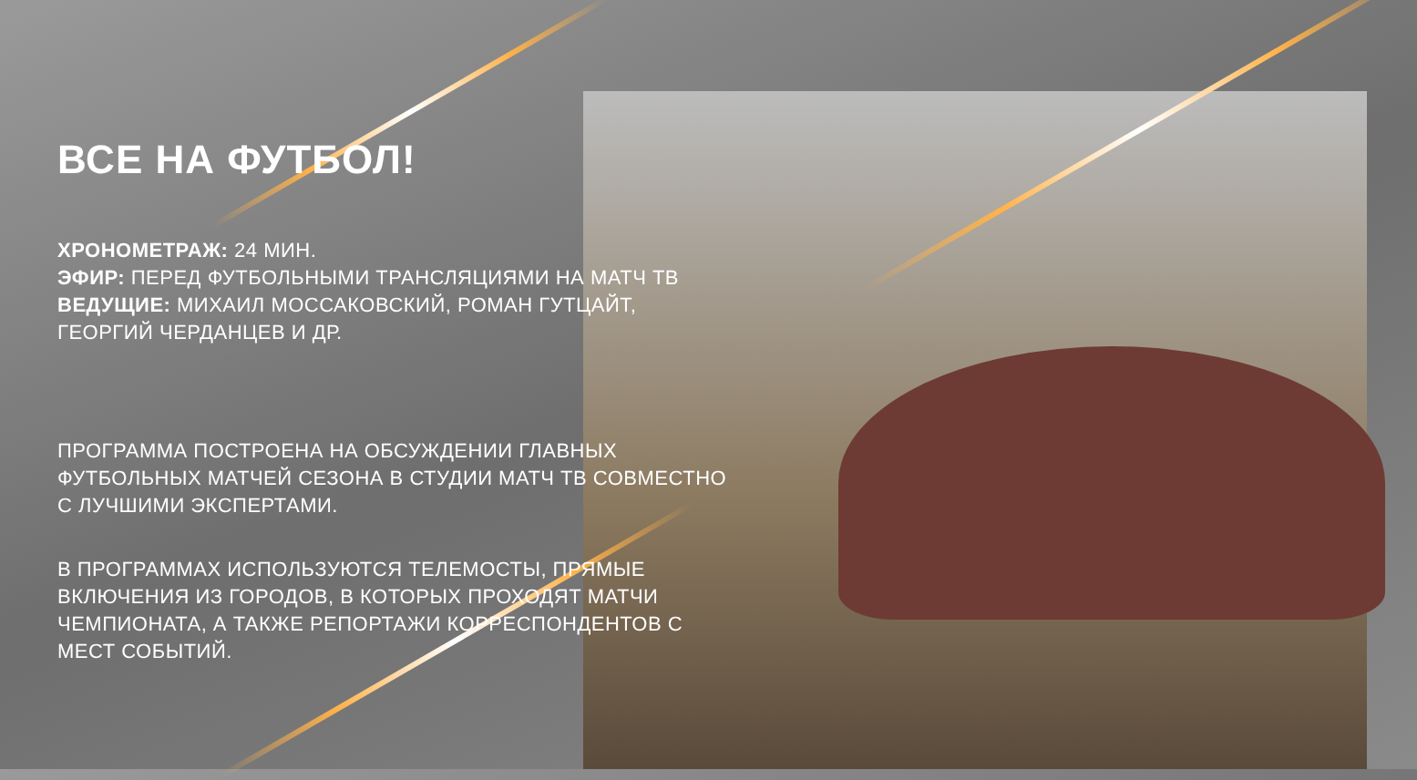ВСЕ НА ФУТБОЛ!
ХРОНОМЕТРАЖ: 24 МИН.
ЭФИР: ПЕРЕД ФУТБОЛЬНЫМИ ТРАНСЛЯЦИЯМИ НА МАТЧ ТВ
ВЕДУЩИЕ: МИХАИЛ МОССАКОВСКИЙ, РОМАН ГУТЦАЙТ, ГЕОРГИЙ ЧЕРДАНЦЕВ И ДР.
ПРОГРАММА ПОСТРОЕНА НА ОБСУЖДЕНИИ ГЛАВНЫХ ФУТБОЛЬНЫХ МАТЧЕЙ СЕЗОНА В СТУДИИ МАТЧ ТВ СОВМЕСТНО С ЛУЧШИМИ ЭКСПЕРТАМИ.
В ПРОГРАММАХ ИСПОЛЬЗУЮТСЯ ТЕЛЕМОСТЫ, ПРЯМЫЕ ВКЛЮЧЕНИЯ ИЗ ГОРОДОВ, В КОТОРЫХ ПРОХОДЯТ МАТЧИ ЧЕМПИОНАТА, А ТАКЖЕ РЕПОРТАЖИ КОРРЕСПОНДЕНТОВ С МЕСТ СОБЫТИЙ.